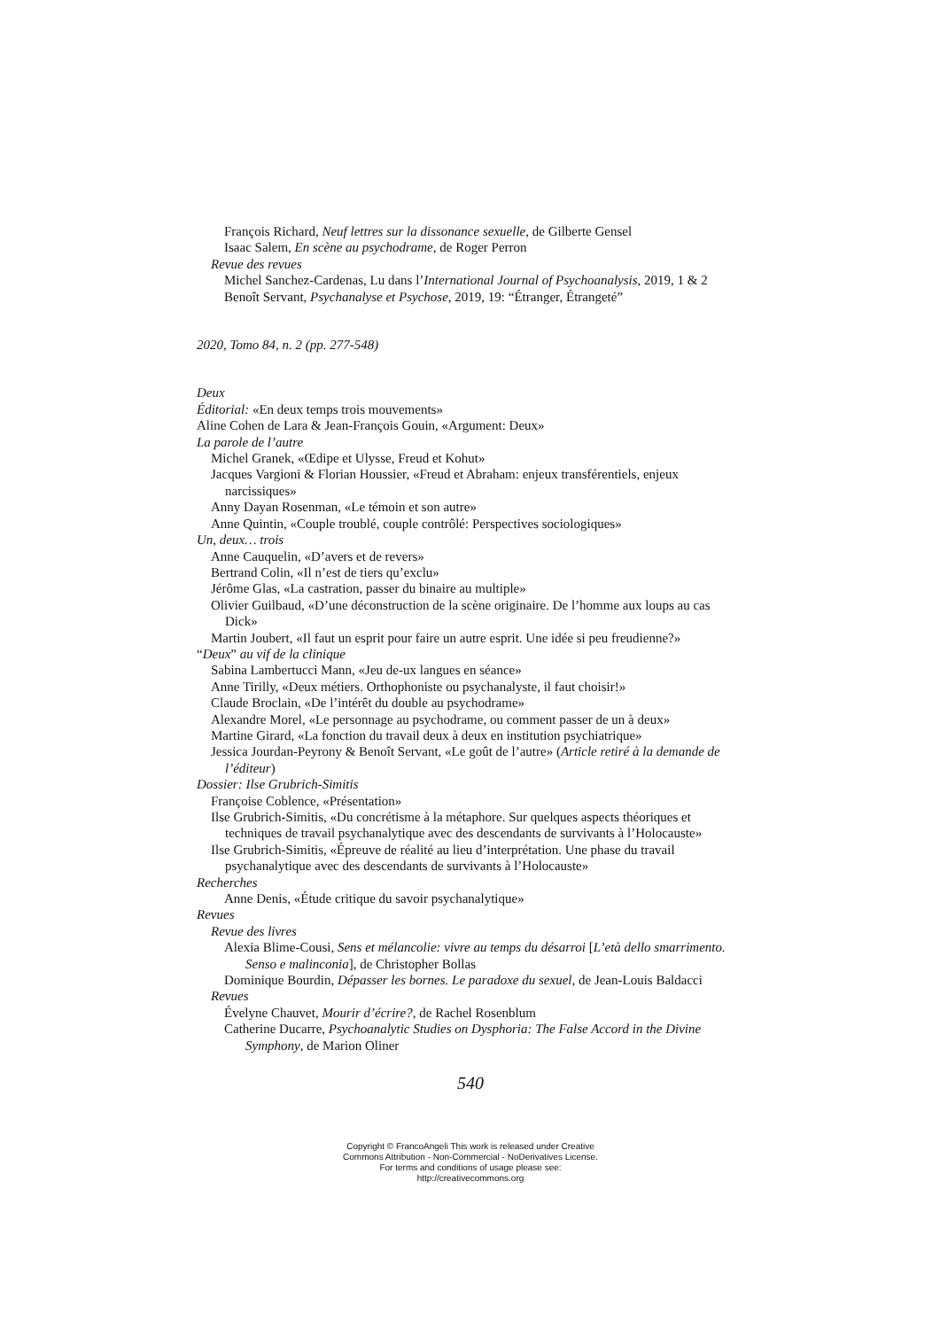François Richard, Neuf lettres sur la dissonance sexuelle, de Gilberte Gensel
Isaac Salem, En scène au psychodrame, de Roger Perron
Revue des revues
Michel Sanchez-Cardenas, Lu dans l’International Journal of Psychoanalysis, 2019, 1 & 2
Benoît Servant, Psychanalyse et Psychose, 2019, 19: “Étranger, Étrangeté”
2020, Tomo 84, n. 2 (pp. 277-548)
Deux
Éditorial: «En deux temps trois mouvements»
Aline Cohen de Lara & Jean-François Gouin, «Argument: Deux»
La parole de l’autre
Michel Granek, «Œdipe et Ulysse, Freud et Kohut»
Jacques Vargioni & Florian Houssier, «Freud et Abraham: enjeux transférentiels, enjeux narcissiques»
Anny Dayan Rosenman, «Le témoin et son autre»
Anne Quintin, «Couple troublé, couple contrôlé: Perspectives sociologiques»
Un, deux… trois
Anne Cauquelin, «D’avers et de revers»
Bertrand Colin, «Il n’est de tiers qu’exclu»
Jérôme Glas, «La castration, passer du binaire au multiple»
Olivier Guilbaud, «D’une déconstruction de la scène originaire. De l’homme aux loups au cas Dick»
Martin Joubert, «Il faut un esprit pour faire un autre esprit. Une idée si peu freudienne?»
“Deux” au vif de la clinique
Sabina Lambertucci Mann, «Jeu de-ux langues en séance»
Anne Tirilly, «Deux métiers. Orthophoniste ou psychanalyste, il faut choisir!»
Claude Broclain, «De l’intérêt du double au psychodrame»
Alexandre Morel, «Le personnage au psychodrame, ou comment passer de un à deux»
Martine Girard, «La fonction du travail deux à deux en institution psychiatrique»
Jessica Jourdan-Peyrony & Benoît Servant, «Le goût de l’autre» (Article retiré à la demande de l’éditeur)
Dossier: Ilse Grubrich-Simitis
Françoise Coblence, «Présentation»
Ilse Grubrich-Simitis, «Du concrétisme à la métaphore. Sur quelques aspects théoriques et techniques de travail psychanalytique avec des descendants de survivants à l’Holocauste»
Ilse Grubrich-Simitis, «Épreuve de réalité au lieu d’interprétation. Une phase du travail psychanalytique avec des descendants de survivants à l’Holocauste»
Recherches
Anne Denis, «Étude critique du savoir psychanalytique»
Revues
Revue des livres
Alexia Blime-Cousi, Sens et mélancolie: vivre au temps du désarroi [L’età dello smarrimento. Senso e malinconia], de Christopher Bollas
Dominique Bourdin, Dépasser les bornes. Le paradoxe du sexuel, de Jean-Louis Baldacci
Revues
Évelyne Chauvet, Mourir d’écrire?, de Rachel Rosenblum
Catherine Ducarre, Psychoanalytic Studies on Dysphoria: The False Accord in the Divine Symphony, de Marion Oliner
540
Copyright © FrancoAngeli This work is released under Creative
Commons Attribution - Non-Commercial - NoDerivatives License.
For terms and conditions of usage please see:
http://creativecommons.org